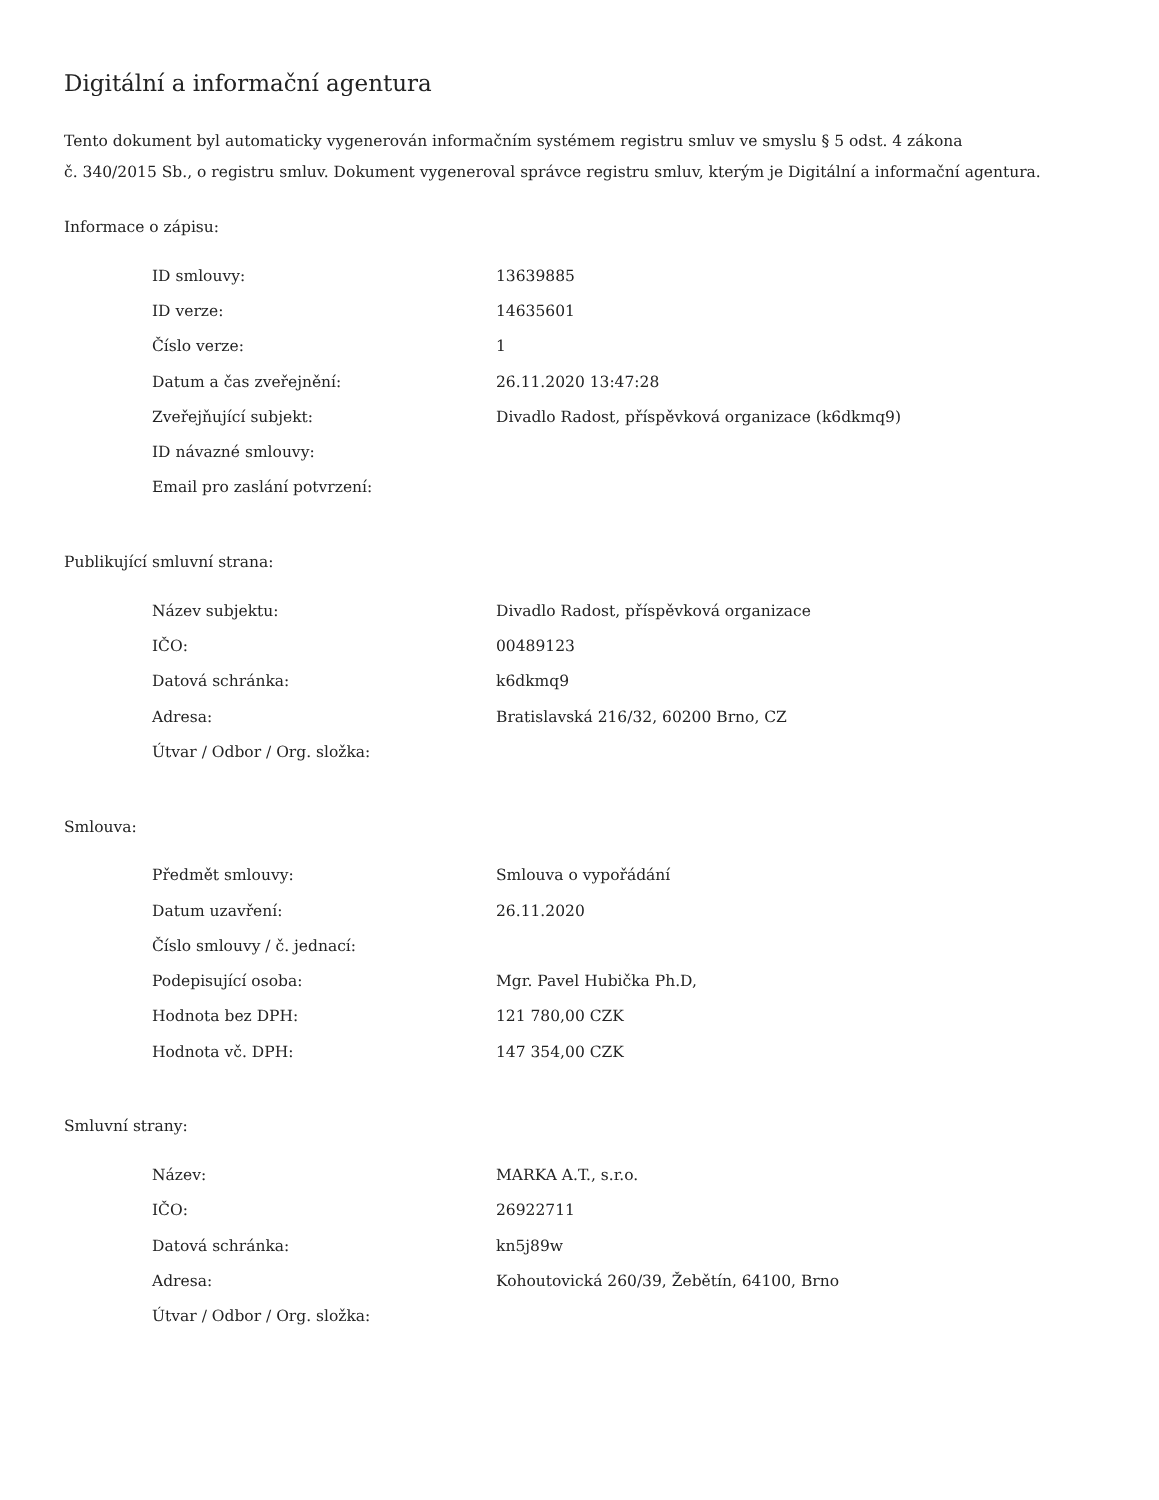Digitální a informační agentura
Tento dokument byl automaticky vygenerován informačním systémem registru smluv ve smyslu § 5 odst. 4 zákona
č. 340/2015 Sb., o registru smluv. Dokument vygeneroval správce registru smluv, kterým je Digitální a informační agentura.
Informace o zápisu:
| ID smlouvy: | 13639885 |
| ID verze: | 14635601 |
| Číslo verze: | 1 |
| Datum a čas zveřejnění: | 26.11.2020 13:47:28 |
| Zveřejňující subjekt: | Divadlo Radost, příspěvková organizace (k6dkmq9) |
| ID návazné smlouvy: | |
| Email pro zaslání potvrzení: | |
Publikující smluvní strana:
| Název subjektu: | Divadlo Radost, příspěvková organizace |
| IČO: | 00489123 |
| Datová schránka: | k6dkmq9 |
| Adresa: | Bratislavská 216/32, 60200 Brno, CZ |
| Útvar / Odbor / Org. složka: | |
Smlouva:
| Předmět smlouvy: | Smlouva o vypořádání |
| Datum uzavření: | 26.11.2020 |
| Číslo smlouvy / č. jednací: | |
| Podepisující osoba: | Mgr. Pavel Hubička Ph.D, |
| Hodnota bez DPH: | 121 780,00 CZK |
| Hodnota vč. DPH: | 147 354,00 CZK |
Smluvní strany:
| Název: | MARKA A.T., s.r.o. |
| IČO: | 26922711 |
| Datová schránka: | kn5j89w |
| Adresa: | Kohoutovická 260/39, Žebětín, 64100, Brno |
| Útvar / Odbor / Org. složka: | |